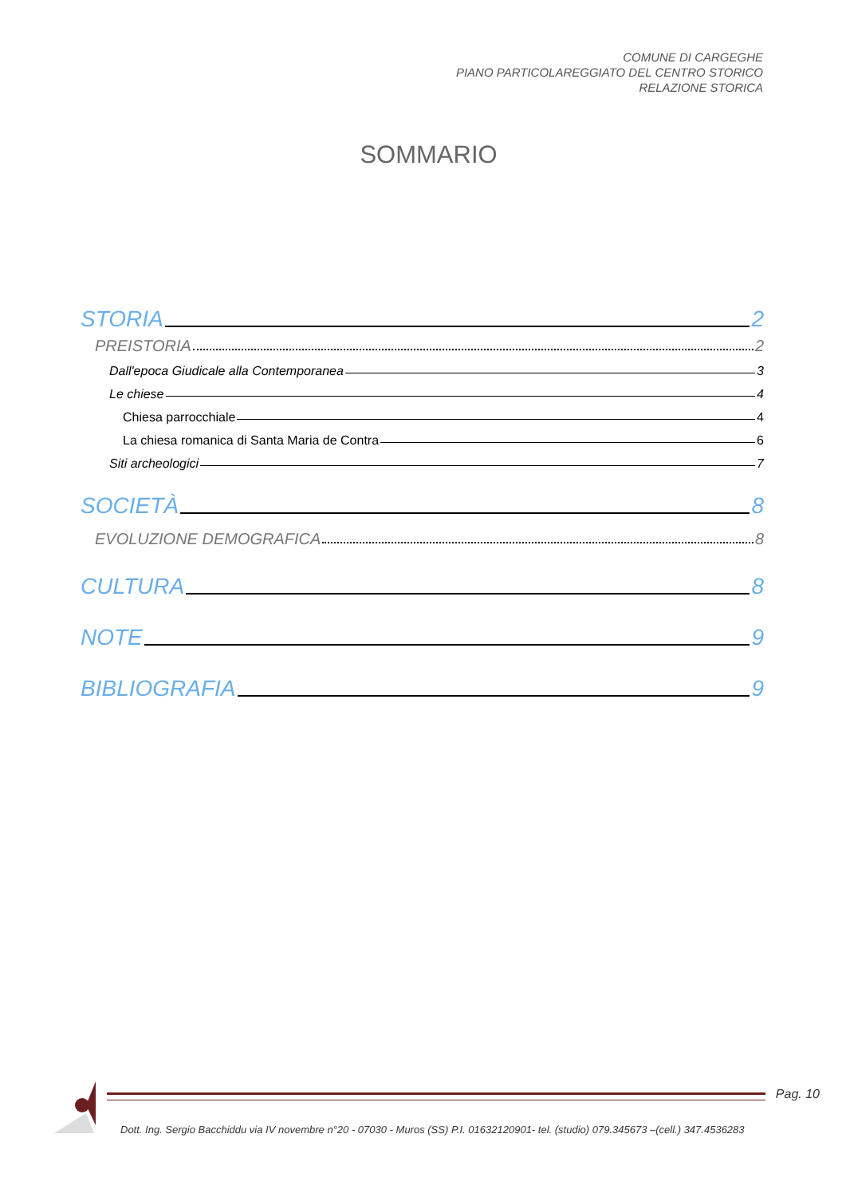COMUNE DI CARGEGHE
PIANO PARTICOLAREGGIATO DEL CENTRO STORICO
RELAZIONE STORICA
SOMMARIO
STORIA 2
PREISTORIA 2
Dall'epoca Giudicale alla Contemporanea 3
Le chiese 4
Chiesa parrocchiale 4
La chiesa romanica di Santa Maria de Contra 6
Siti archeologici 7
SOCIETÀ 8
EVOLUZIONE DEMOGRAFICA 8
CULTURA 8
NOTE 9
BIBLIOGRAFIA 9
Pag. 10
Dott. Ing. Sergio Bacchiddu via IV novembre n°20 - 07030 - Muros (SS) P.I. 01632120901- tel. (studio) 079.345673 –(cell.) 347.4536283